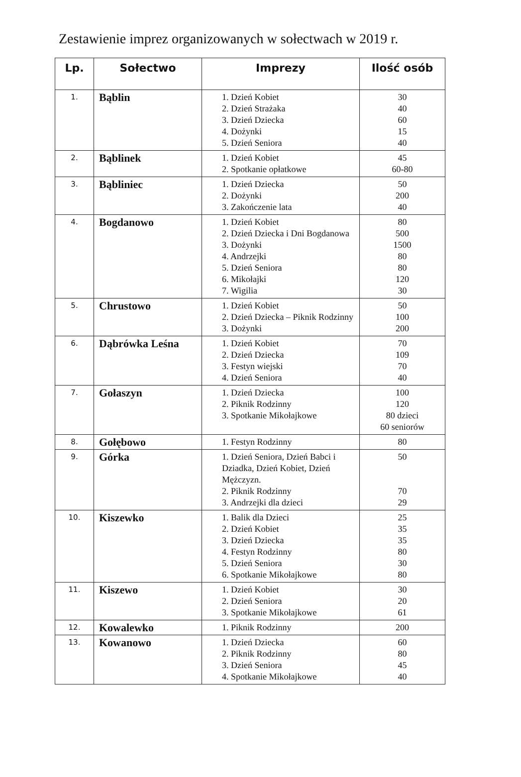Zestawienie imprez organizowanych w sołectwach w 2019 r.
| Lp. | Sołectwo | Imprezy | Ilość osób |
| --- | --- | --- | --- |
| 1. | Bąblin | 1. Dzień Kobiet 2. Dzień Strażaka 3. Dzień Dziecka 4. Dożynki 5. Dzień Seniora | 30 40 60 15 40 |
| 2. | Bąblinek | 1. Dzień Kobiet 2. Spotkanie opłatkowe | 45 60-80 |
| 3. | Bąbliniec | 1. Dzień Dziecka 2. Dożynki 3. Zakończenie lata | 50 200 40 |
| 4. | Bogdanowo | 1. Dzień Kobiet 2. Dzień Dziecka i Dni Bogdanowa 3. Dożynki 4. Andrzejki 5. Dzień Seniora 6. Mikołajki 7. Wigilia | 80 500 1500 80 80 120 30 |
| 5. | Chrustowo | 1. Dzień Kobiet 2. Dzień Dziecka – Piknik Rodzinny 3. Dożynki | 50 100 200 |
| 6. | Dąbrówka Leśna | 1. Dzień Kobiet 2. Dzień Dziecka 3. Festyn wiejski 4. Dzień Seniora | 70 109 70 40 |
| 7. | Gołaszyn | 1. Dzień Dziecka 2. Piknik Rodzinny 3. Spotkanie Mikołajkowe | 100 120 80 dzieci 60 seniorów |
| 8. | Gołębowo | 1. Festyn Rodzinny | 80 |
| 9. | Górka | 1. Dzień Seniora, Dzień Babci i Dziadka, Dzień Kobiet, Dzień Mężczyzn. 2. Piknik Rodzinny 3. Andrzejki dla dzieci | 50 70 29 |
| 10. | Kiszewko | 1. Balik dla Dzieci 2. Dzień Kobiet 3. Dzień Dziecka 4. Festyn Rodzinny 5. Dzień Seniora 6. Spotkanie Mikołajkowe | 25 35 35 80 30 80 |
| 11. | Kiszewo | 1. Dzień Kobiet 2. Dzień Seniora 3. Spotkanie Mikołajkowe | 30 20 61 |
| 12. | Kowalewko | 1. Piknik Rodzinny | 200 |
| 13. | Kowanowo | 1. Dzień Dziecka 2. Piknik Rodzinny 3. Dzień Seniora 4. Spotkanie Mikołajkowe | 60 80 45 40 |